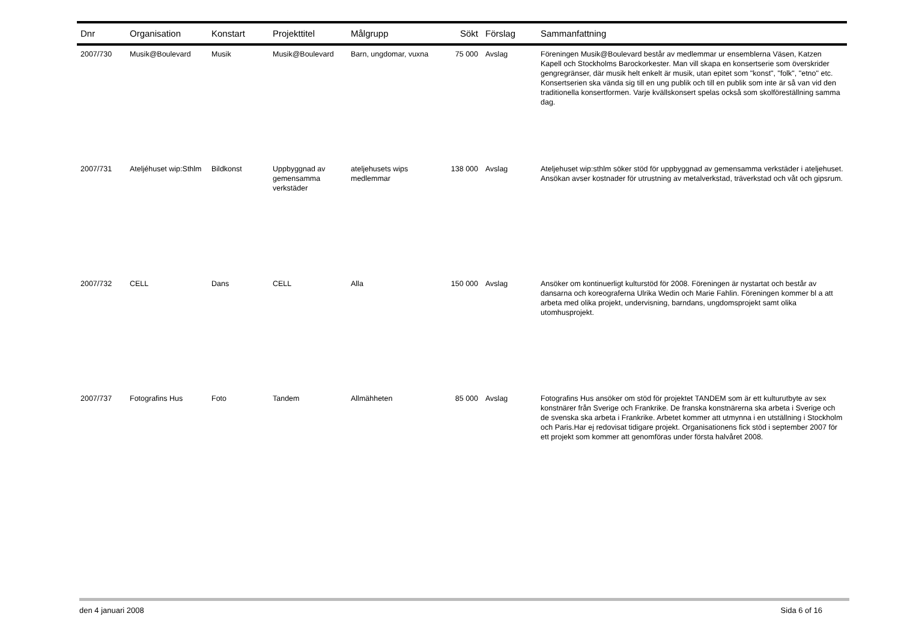| Dnr | Organisation | Konstart | Projekttitel | Målgrupp | Sökt | Förslag | Sammanfattning |
| --- | --- | --- | --- | --- | --- | --- | --- |
| 2007/730 | Musik@Boulevard | Musik | Musik@Boulevard | Barn, ungdomar, vuxna | 75 000 | Avslag | Föreningen Musik@Boulevard består av medlemmar ur ensemblerna Väsen, Katzen Kapell och Stockholms Barockorkester. Man vill skapa en konsertserie som överskrider gengregränser, där musik helt enkelt är musik, utan epitet som "konst", "folk", "etno" etc. Konsertserien ska vända sig till en ung publik och till en publik som inte är så van vid den traditionella konsertformen. Varje kvällskonsert spelas också som skolföreställning samma dag. |
| 2007/731 | Ateljéhuset wip:Sthlm | Bildkonst | Uppbyggnad av gemensamma verkstäder | ateljehusets wips medlemmar | 138 000 | Avslag | Ateljehuset wip:sthlm söker stöd för uppbyggnad av gemensamma verkstäder i ateljehuset. Ansökan avser kostnader för utrustning av metalverkstad, träverkstad och våt och gipsrum. |
| 2007/732 | CELL | Dans | CELL | Alla | 150 000 | Avslag | Ansöker om kontinuerligt kulturstöd för 2008. Föreningen är nystartat och består av dansarna och koreograferna Ulrika Wedin och Marie Fahlin. Föreningen kommer bl a att arbeta med olika projekt, undervisning, barndans, ungdomsprojekt samt olika utomhusprojekt. |
| 2007/737 | Fotografins Hus | Foto | Tandem | Allmähheten | 85 000 | Avslag | Fotografins Hus ansöker om stöd för projektet TANDEM som är ett kulturutbyte av sex konstnärer från Sverige och Frankrike. De franska konstnärerna ska arbeta i Sverige och de svenska ska arbeta i Frankrike. Arbetet kommer att utmynna i en utställning i Stockholm och Paris.Har ej redovisat tidigare projekt. Organisationens fick stöd i september 2007 för ett projekt som kommer att genomföras under första halvåret 2008. |
den 4 januari 2008 Sida 6 of 16